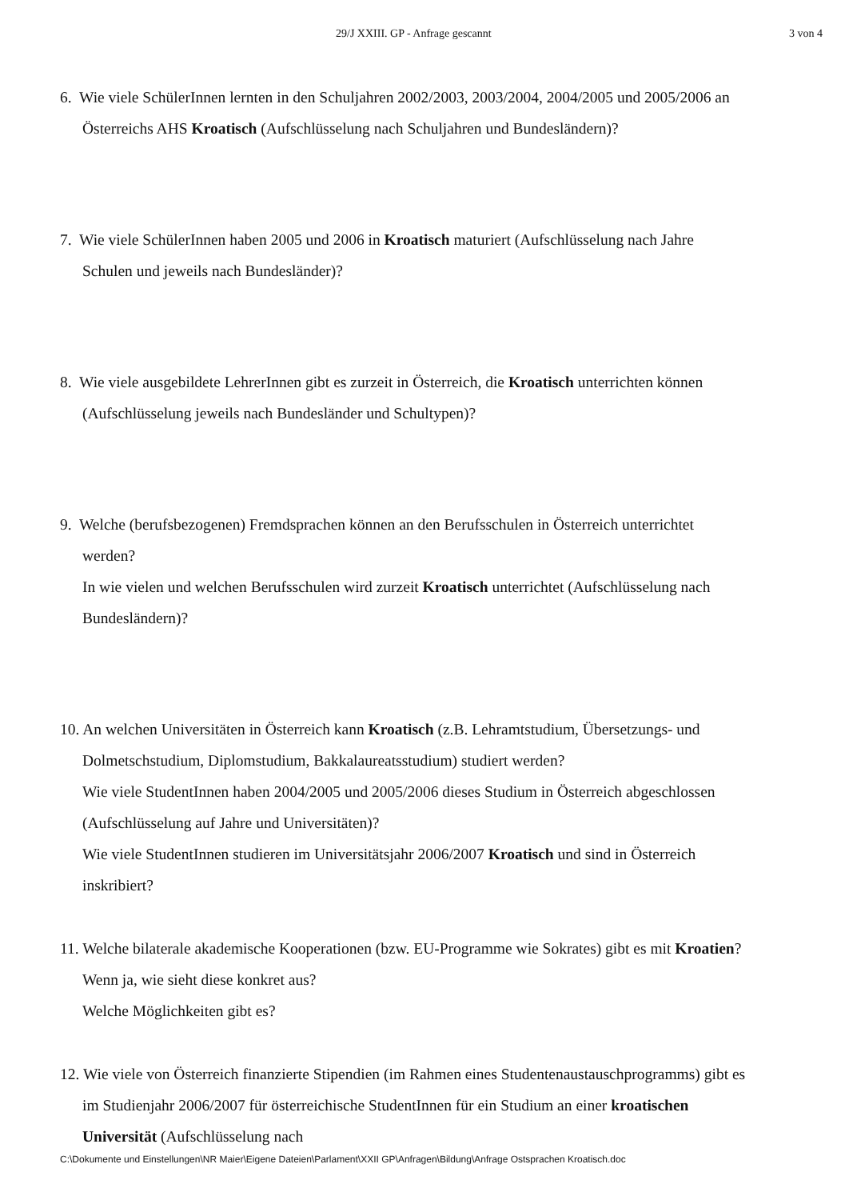29/J XXIII. GP - Anfrage gescannt 3 von 4
6. Wie viele SchülerInnen lernten in den Schuljahren 2002/2003, 2003/2004, 2004/2005 und 2005/2006 an Österreichs AHS Kroatisch (Aufschlüsselung nach Schuljahren und Bundesländern)?
7. Wie viele SchülerInnen haben 2005 und 2006 in Kroatisch maturiert (Aufschlüsselung nach Jahre Schulen und jeweils nach Bundesländer)?
8. Wie viele ausgebildete LehrerInnen gibt es zurzeit in Österreich, die Kroatisch unterrichten können (Aufschlüsselung jeweils nach Bundesländer und Schultypen)?
9. Welche (berufsbezogenen) Fremdsprachen können an den Berufsschulen in Österreich unterrichtet werden?
In wie vielen und welchen Berufsschulen wird zurzeit Kroatisch unterrichtet (Aufschlüsselung nach Bundesländern)?
10. An welchen Universitäten in Österreich kann Kroatisch (z.B. Lehramtstudium, Übersetzungs- und Dolmetschstudium, Diplomstudium, Bakkalaureatsstudium) studiert werden?
Wie viele StudentInnen haben 2004/2005 und 2005/2006 dieses Studium in Österreich abgeschlossen (Aufschlüsselung auf Jahre und Universitäten)?
Wie viele StudentInnen studieren im Universitätsjahr 2006/2007 Kroatisch und sind in Österreich inskribiert?
11. Welche bilaterale akademische Kooperationen (bzw. EU-Programme wie Sokrates) gibt es mit Kroatien? Wenn ja, wie sieht diese konkret aus?
Welche Möglichkeiten gibt es?
12. Wie viele von Österreich finanzierte Stipendien (im Rahmen eines Studentenaustauschprogramms) gibt es im Studienjahr 2006/2007 für österreichische StudentInnen für ein Studium an einer kroatischen Universität (Aufschlüsselung nach
C:\Dokumente und Einstellungen\NR Maier\Eigene Dateien\Parlament\XXII GP\Anfragen\Bildung\Anfrage Ostsprachen Kroatisch.doc